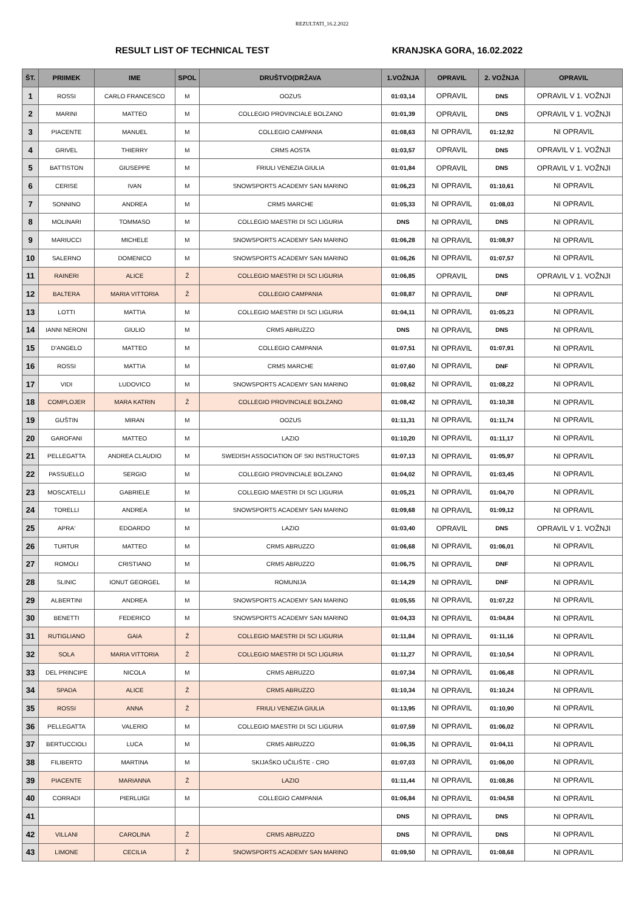REZULTATI_16.2.2022
RESULT LIST OF TECHNICAL TEST KRANJSKA GORA, 16.02.2022
| ŠT. | PRIIMEK | IME | SPOL | DRUŠTVO(DRŽAVA | 1.VOŽNJA | OPRAVIL | 2. VOŽNJA | OPRAVIL |
| --- | --- | --- | --- | --- | --- | --- | --- | --- |
| 1 | ROSSI | CARLO FRANCESCO | M | OOZUS | 01:03,14 | OPRAVIL | DNS | OPRAVIL V 1. VOŽNJI |
| 2 | MARINI | MATTEO | M | COLLEGIO PROVINCIALE BOLZANO | 01:01,39 | OPRAVIL | DNS | OPRAVIL V 1. VOŽNJI |
| 3 | PIACENTE | MANUEL | M | COLLEGIO CAMPANIA | 01:08,63 | NI OPRAVIL | 01:12,92 | NI OPRAVIL |
| 4 | GRIVEL | THIERRY | M | CRMS AOSTA | 01:03,57 | OPRAVIL | DNS | OPRAVIL V 1. VOŽNJI |
| 5 | BATTISTON | GIUSEPPE | M | FRIULI VENEZIA GIULIA | 01:01,84 | OPRAVIL | DNS | OPRAVIL V 1. VOŽNJI |
| 6 | CERISE | IVAN | M | SNOWSPORTS ACADEMY SAN MARINO | 01:06,23 | NI OPRAVIL | 01:10,61 | NI OPRAVIL |
| 7 | SONNINO | ANDREA | M | CRMS MARCHE | 01:05,33 | NI OPRAVIL | 01:08,03 | NI OPRAVIL |
| 8 | MOLINARI | TOMMASO | M | COLLEGIO MAESTRI DI SCI LIGURIA | DNS | NI OPRAVIL | DNS | NI OPRAVIL |
| 9 | MARIUCCI | MICHELE | M | SNOWSPORTS ACADEMY SAN MARINO | 01:06,28 | NI OPRAVIL | 01:08,97 | NI OPRAVIL |
| 10 | SALERNO | DOMENICO | M | SNOWSPORTS ACADEMY SAN MARINO | 01:06,26 | NI OPRAVIL | 01:07,57 | NI OPRAVIL |
| 11 | RAINERI | ALICE | Ž | COLLEGIO MAESTRI DI SCI LIGURIA | 01:06,85 | OPRAVIL | DNS | OPRAVIL V 1. VOŽNJI |
| 12 | BALTERA | MARIA VITTORIA | Ž | COLLEGIO CAMPANIA | 01:08,87 | NI OPRAVIL | DNF | NI OPRAVIL |
| 13 | LOTTI | MATTIA | M | COLLEGIO MAESTRI DI SCI LIGURIA | 01:04,11 | NI OPRAVIL | 01:05,23 | NI OPRAVIL |
| 14 | IANNI NERONI | GIULIO | M | CRMS ABRUZZO | DNS | NI OPRAVIL | DNS | NI OPRAVIL |
| 15 | D'ANGELO | MATTEO | M | COLLEGIO CAMPANIA | 01:07,51 | NI OPRAVIL | 01:07,91 | NI OPRAVIL |
| 16 | ROSSI | MATTIA | M | CRMS MARCHE | 01:07,60 | NI OPRAVIL | DNF | NI OPRAVIL |
| 17 | VIDI | LUDOVICO | M | SNOWSPORTS ACADEMY SAN MARINO | 01:08,62 | NI OPRAVIL | 01:08,22 | NI OPRAVIL |
| 18 | COMPLOJER | MARA KATRIN | Ž | COLLEGIO PROVINCIALE BOLZANO | 01:08,42 | NI OPRAVIL | 01:10,38 | NI OPRAVIL |
| 19 | GUŠTIN | MIRAN | M | OOZUS | 01:11,31 | NI OPRAVIL | 01:11,74 | NI OPRAVIL |
| 20 | GAROFANI | MATTEO | M | LAZIO | 01:10,20 | NI OPRAVIL | 01:11,17 | NI OPRAVIL |
| 21 | PELLEGATTA | ANDREA CLAUDIO | M | SWEDISH ASSOCIATION OF SKI INSTRUCTORS | 01:07,13 | NI OPRAVIL | 01:05,97 | NI OPRAVIL |
| 22 | PASSUELLO | SERGIO | M | COLLEGIO PROVINCIALE BOLZANO | 01:04,02 | NI OPRAVIL | 01:03,45 | NI OPRAVIL |
| 23 | MOSCATELLI | GABRIELE | M | COLLEGIO MAESTRI DI SCI LIGURIA | 01:05,21 | NI OPRAVIL | 01:04,70 | NI OPRAVIL |
| 24 | TORELLI | ANDREA | M | SNOWSPORTS ACADEMY SAN MARINO | 01:09,68 | NI OPRAVIL | 01:09,12 | NI OPRAVIL |
| 25 | APRA' | EDOARDO | M | LAZIO | 01:03,40 | OPRAVIL | DNS | OPRAVIL V 1. VOŽNJI |
| 26 | TURTUR | MATTEO | M | CRMS ABRUZZO | 01:06,68 | NI OPRAVIL | 01:06,01 | NI OPRAVIL |
| 27 | ROMOLI | CRISTIANO | M | CRMS ABRUZZO | 01:06,75 | NI OPRAVIL | DNF | NI OPRAVIL |
| 28 | SLINIC | IONUT GEORGEL | M | ROMUNIJA | 01:14,29 | NI OPRAVIL | DNF | NI OPRAVIL |
| 29 | ALBERTINI | ANDREA | M | SNOWSPORTS ACADEMY SAN MARINO | 01:05,55 | NI OPRAVIL | 01:07,22 | NI OPRAVIL |
| 30 | BENETTI | FEDERICO | M | SNOWSPORTS ACADEMY SAN MARINO | 01:04,33 | NI OPRAVIL | 01:04,84 | NI OPRAVIL |
| 31 | RUTIGLIANO | GAIA | Ž | COLLEGIO MAESTRI DI SCI LIGURIA | 01:11,84 | NI OPRAVIL | 01:11,16 | NI OPRAVIL |
| 32 | SOLA | MARIA VITTORIA | Ž | COLLEGIO MAESTRI DI SCI LIGURIA | 01:11,27 | NI OPRAVIL | 01:10,54 | NI OPRAVIL |
| 33 | DEL PRINCIPE | NICOLA | M | CRMS ABRUZZO | 01:07,34 | NI OPRAVIL | 01:06,48 | NI OPRAVIL |
| 34 | SPADA | ALICE | Ž | CRMS ABRUZZO | 01:10,34 | NI OPRAVIL | 01:10,24 | NI OPRAVIL |
| 35 | ROSSI | ANNA | Ž | FRIULI VENEZIA GIULIA | 01:13,95 | NI OPRAVIL | 01:10,90 | NI OPRAVIL |
| 36 | PELLEGATTA | VALERIO | M | COLLEGIO MAESTRI DI SCI LIGURIA | 01:07,59 | NI OPRAVIL | 01:06,02 | NI OPRAVIL |
| 37 | BERTUCCIOLI | LUCA | M | CRMS ABRUZZO | 01:06,35 | NI OPRAVIL | 01:04,11 | NI OPRAVIL |
| 38 | FILIBERTO | MARTINA | M | SKIJAŠKO UČILIŠTE - CRO | 01:07,03 | NI OPRAVIL | 01:06,00 | NI OPRAVIL |
| 39 | PIACENTE | MARIANNA | Ž | LAZIO | 01:11,44 | NI OPRAVIL | 01:08,86 | NI OPRAVIL |
| 40 | CORRADI | PIERLUIGI | M | COLLEGIO CAMPANIA | 01:06,84 | NI OPRAVIL | 01:04,58 | NI OPRAVIL |
| 41 | | | | | DNS | NI OPRAVIL | DNS | NI OPRAVIL |
| 42 | VILLANI | CAROLINA | Ž | CRMS ABRUZZO | DNS | NI OPRAVIL | DNS | NI OPRAVIL |
| 43 | LIMONE | CECILIA | Ž | SNOWSPORTS ACADEMY SAN MARINO | 01:09,50 | NI OPRAVIL | 01:08,68 | NI OPRAVIL |